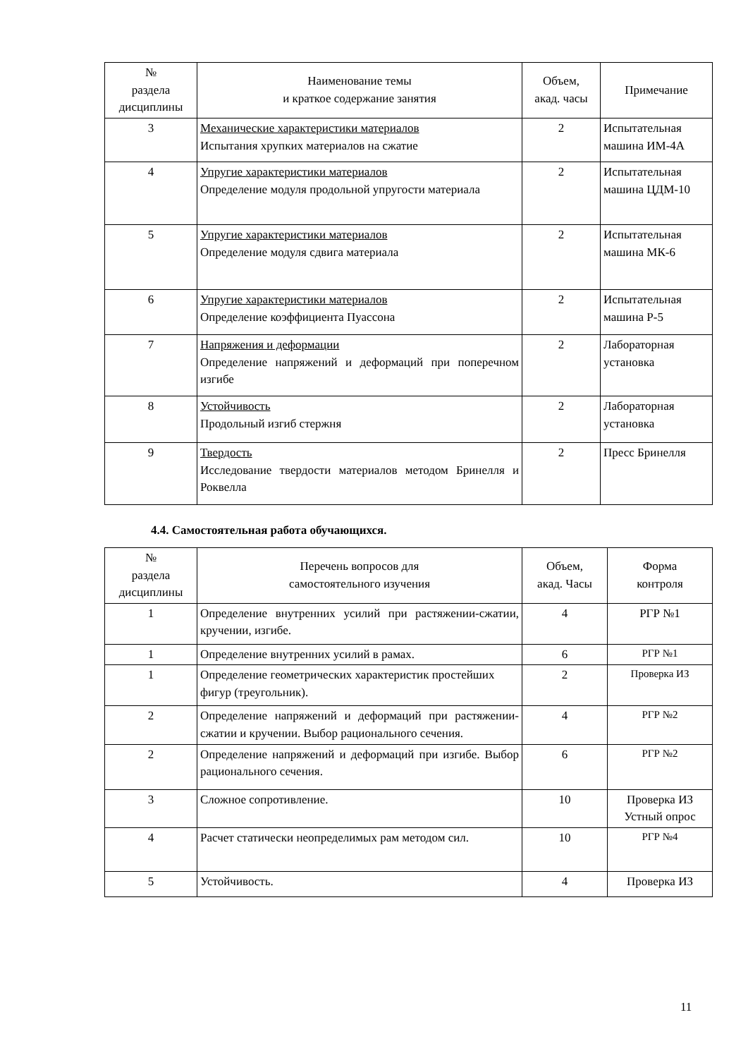| № раздела дисциплины | Наименование темы и краткое содержание занятия | Объем, акад. часы | Примечание |
| --- | --- | --- | --- |
| 3 | Механические характеристики материалов Испытания хрупких материалов на сжатие | 2 | Испытательная машина ИМ-4А |
| 4 | Упругие характеристики материалов Определение модуля продольной упругости материала | 2 | Испытательная машина ЦДМ-10 |
| 5 | Упругие характеристики материалов Определение модуля сдвига материала | 2 | Испытательная машина МК-6 |
| 6 | Упругие характеристики материалов Определение коэффициента Пуассона | 2 | Испытательная машина Р-5 |
| 7 | Напряжения и деформации Определение напряжений и деформаций при поперечном изгибе | 2 | Лабораторная установка |
| 8 | Устойчивость Продольный изгиб стержня | 2 | Лабораторная установка |
| 9 | Твердость Исследование твердости материалов методом Бринелля и Роквелла | 2 | Пресс Бринелля |
4.4. Самостоятельная работа обучающихся.
| № раздела дисциплины | Перечень вопросов для самостоятельного изучения | Объем, акад. Часы | Форма контроля |
| --- | --- | --- | --- |
| 1 | Определение внутренних усилий при растяжении-сжатии, кручении, изгибе. | 4 | РГР №1 |
| 1 | Определение внутренних усилий в рамах. | 6 | РГР №1 |
| 1 | Определение геометрических характеристик простейших фигур (треугольник). | 2 | Проверка ИЗ |
| 2 | Определение напряжений и деформаций при растяжении-сжатии и кручении. Выбор рационального сечения. | 4 | РГР №2 |
| 2 | Определение напряжений и деформаций при изгибе. Выбор рационального сечения. | 6 | РГР №2 |
| 3 | Сложное сопротивление. | 10 | Проверка ИЗ Устный опрос |
| 4 | Расчет статически неопределимых рам методом сил. | 10 | РГР №4 |
| 5 | Устойчивость. | 4 | Проверка ИЗ |
11